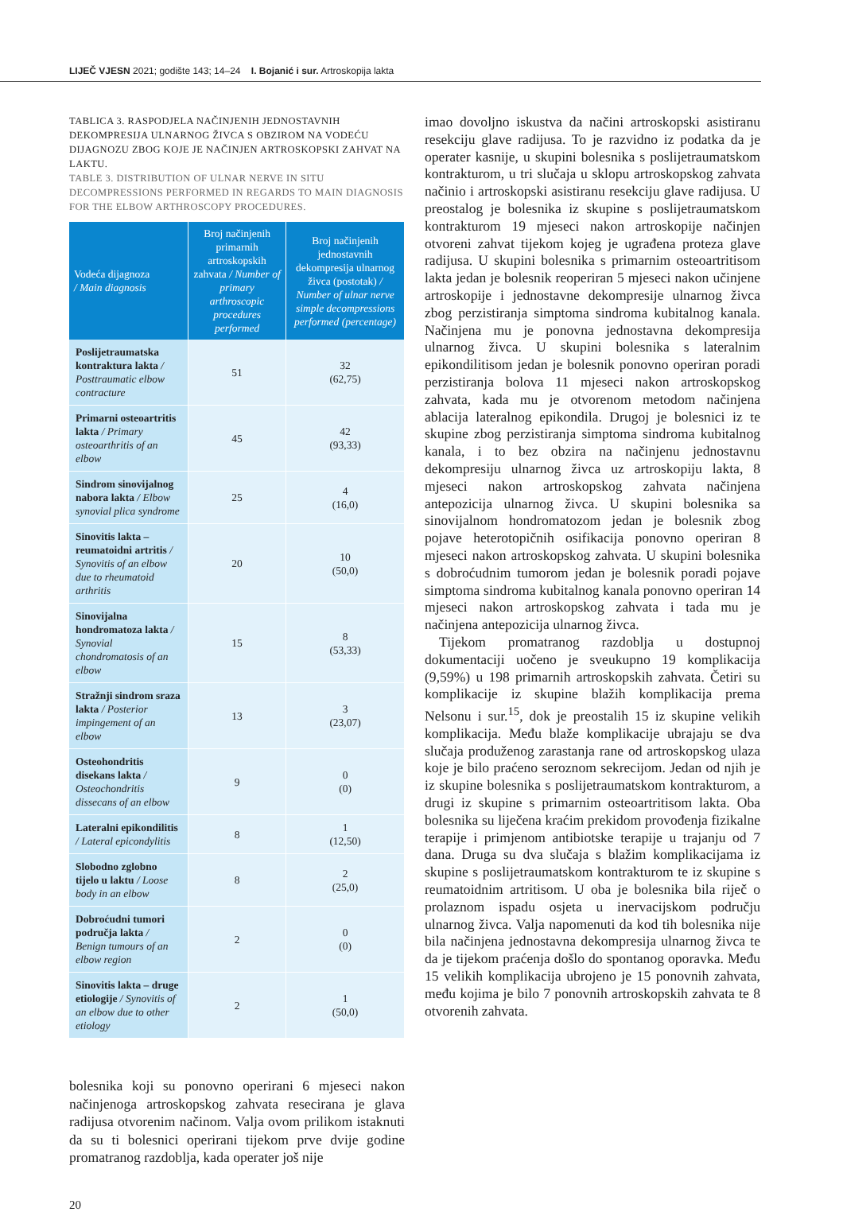LIJEČ VJESN 2021; godište 143; 14–24 I. Bojanić i sur. Artroskopija lakta
TABLICA 3. RASPODJELA NAČINJENIH JEDNOSTAVNIH DEKOMPRESIJA ULNARNOG ŽIVCA S OBZIROM NA VODEĆU DIJAGNOZU ZBOG KOJE JE NAČINJEN ARTROSKOPSKI ZAHVAT NA LAKTU.
TABLE 3. DISTRIBUTION OF ULNAR NERVE IN SITU DECOMPRESSIONS PERFORMED IN REGARDS TO MAIN DIAGNOSIS FOR THE ELBOW ARTHROSCOPY PROCEDURES.
| Vodeća dijagnoza / Main diagnosis | Broj načinjenih primarnih artroskopskih zahvata / Number of primary arthroscopic procedures performed | Broj načinjenih jednostavnih dekompresija ulnarnog živca (postotak) / Number of ulnar nerve simple decompressions performed (percentage) |
| --- | --- | --- |
| Poslijetraumatska kontraktura lakta / Posttraumatic elbow contracture | 51 | 32 (62,75) |
| Primarni osteoartritis lakta / Primary osteoarthritis of an elbow | 45 | 42 (93,33) |
| Sindrom sinovijalnog nabora lakta / Elbow synovial plica syndrome | 25 | 4 (16,0) |
| Sinovitis lakta – reumatoidni artritis / Synovitis of an elbow due to rheumatoid arthritis | 20 | 10 (50,0) |
| Sinovijalna hondromatoza lakta / Synovial chondromatosis of an elbow | 15 | 8 (53,33) |
| Stražnji sindrom sraza lakta / Posterior impingement of an elbow | 13 | 3 (23,07) |
| Osteohondritis disekans lakta / Osteochondritis dissecans of an elbow | 9 | 0 (0) |
| Lateralni epikondilitis / Lateral epicondylitis | 8 | 1 (12,50) |
| Slobodno zglobno tijelo u laktu / Loose body in an elbow | 8 | 2 (25,0) |
| Dobroćudni tumori područja lakta / Benign tumours of an elbow region | 2 | 0 (0) |
| Sinovitis lakta – druge etiologije / Synovitis of an elbow due to other etiology | 2 | 1 (50,0) |
bolesnika koji su ponovno operirani 6 mjeseci nakon načinjenoga artroskopskog zahvata resecirana je glava radijusa otvorenim načinom. Valja ovom prilikom istaknuti da su ti bolesnici operirani tijekom prve dvije godine promatranog razdoblja, kada operater još nije
imao dovoljno iskustva da načini artroskopski asistiranu resekciju glave radijusa. To je razvidno iz podatka da je operater kasnije, u skupini bolesnika s poslijetraumatskom kontrakturom, u tri slučaja u sklopu artroskopskog zahvata načinio i artroskopski asistiranu resekciju glave radijusa. U preostalog je bolesnika iz skupine s poslijetraumatskom kontrakturom 19 mjeseci nakon artroskopije načinjen otvoreni zahvat tijekom kojeg je ugrađena proteza glave radijusa. U skupini bolesnika s primarnim osteoartritisom lakta jedan je bolesnik reoperiran 5 mjeseci nakon učinjene artroskopije i jednostavne dekompresije ulnarnog živca zbog perzistiranja simptoma sindroma kubitalnog kanala. Načinjena mu je ponovna jednostavna dekompresija ulnarnog živca. U skupini bolesnika s lateralnim epikondilitisom jedan je bolesnik ponovno operiran poradi perzistiranja bolova 11 mjeseci nakon artroskopskog zahvata, kada mu je otvorenom metodom načinjena ablacija lateralnog epikondila. Drugoj je bolesnici iz te skupine zbog perzistiranja simptoma sindroma kubitalnog kanala, i to bez obzira na načinjenu jednostavnu dekompresiju ulnarnog živca uz artroskopiju lakta, 8 mjeseci nakon artroskopskog zahvata načinjena antepozicija ulnarnog živca. U skupini bolesnika sa sinovijalnom hondromatozom jedan je bolesnik zbog pojave heterotopičnih osifikacija ponovno operiran 8 mjeseci nakon artroskopskog zahvata. U skupini bolesnika s dobroćudnim tumorom jedan je bolesnik poradi pojave simptoma sindroma kubitalnog kanala ponovno operiran 14 mjeseci nakon artroskopskog zahvata i tada mu je načinjena antepozicija ulnarnog živca.
Tijekom promatranog razdoblja u dostupnoj dokumentaciji uočeno je sveukupno 19 komplikacija (9,59%) u 198 primarnih artroskopskih zahvata. Četiri su komplikacije iz skupine blažih komplikacija prema Nelsonu i sur.<sup>15</sup>, dok je preostalih 15 iz skupine velikih komplikacija. Među blaže komplikacije ubrajaju se dva slučaja produženog zarastanja rane od artroskopskog ulaza koje je bilo praćeno seroznom sekrecijom. Jedan od njih je iz skupine bolesnika s poslijetraumatskom kontrakturom, a drugi iz skupine s primarnim osteoartritisom lakta. Oba bolesnika su liječena kraćim prekidom provođenja fizikalne terapije i primjenom antibiotske terapije u trajanju od 7 dana. Druga su dva slučaja s blažim komplikacijama iz skupine s poslijetraumatskom kontrakturom te iz skupine s reumatoidnim artritisom. U oba je bolesnika bila riječ o prolaznom ispadu osjeta u inervacijskom području ulnarnog živca. Valja napomenuti da kod tih bolesnika nije bila načinjena jednostavna dekompresija ulnarnog živca te da je tijekom praćenja došlo do spontanog oporavka. Među 15 velikih komplikacija ubrojeno je 15 ponovnih zahvata, među kojima je bilo 7 ponovnih artroskopskih zahvata te 8 otvorenih zahvata.
20